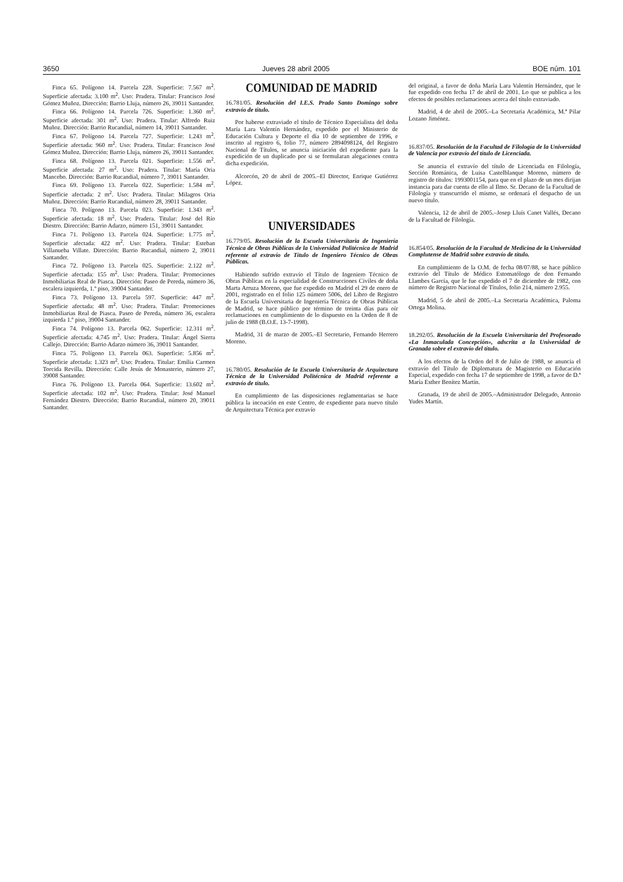3650 Jueves 28 abril 2005 BOE núm. 101
Finca 65. Polígono 14. Parcela 228. Superficie: 7.567 m<sup>2</sup>. Superficie afectada: 3.100 m<sup>2</sup>. Uso: Pradera. Titular: Francisco José Gómez Muñoz. Dirección: Barrio Lluja, número 26, 39011 Santander.
Finca 66. Polígono 14. Parcela 726. Superficie: 1.360 m<sup>2</sup>. Superficie afectada: 301 m<sup>2</sup>. Uso: Pradera. Titular: Alfredo Ruiz Muñoz. Dirección: Barrio Rucandial, número 14, 39011 Santander.
Finca 67. Polígono 14. Parcela 727. Superficie: 1.243 m<sup>2</sup>. Superficie afectada: 960 m<sup>2</sup>. Uso: Pradera. Titular: Francisco José Gómez Muñoz. Dirección: Barrio Lluja, número 26, 39011 Santander.
Finca 68. Polígono 13. Parcela 021. Superficie: 1.556 m<sup>2</sup>. Superficie afectada: 27 m<sup>2</sup>. Uso: Pradera. Titular: María Oria Mancebo. Dirección: Barrio Rucandial, número 7, 39011 Santander.
Finca 69. Polígono 13. Parcela 022. Superficie: 1.584 m<sup>2</sup>. Superficie afectada: 2 m<sup>2</sup>. Uso: Pradera. Titular: Milagros Oria Muñoz. Dirección: Barrio Rucandial, número 28, 39011 Santander.
Finca 70. Polígono 13. Parcela 023. Superficie: 1.343 m<sup>2</sup>. Superficie afectada: 18 m<sup>2</sup>. Uso: Pradera. Titular: José del Río Diestro. Dirección: Barrio Adarzo, número 151, 39011 Santander.
Finca 71. Polígono 13. Parcela 024. Superficie: 1.775 m<sup>2</sup>. Superficie afectada: 422 m<sup>2</sup>. Uso: Pradera. Titular: Esteban Villanueba Villate. Dirección: Barrio Rucandial, número 2, 39011 Santander.
Finca 72. Polígono 13. Parcela 025. Superficie: 2.122 m<sup>2</sup>. Superficie afectada: 155 m<sup>2</sup>. Uso: Pradera. Titular: Promociones Inmobiliarias Real de Piasca. Dirección: Paseo de Pereda, número 36, escalera izquierda, 1.º piso, 39004 Santander.
Finca 73. Polígono 13. Parcela 597. Superficie: 447 m<sup>2</sup>. Superficie afectada: 48 m<sup>2</sup>. Uso: Pradera. Titular: Promociones Inmobiliarias Real de Piasca. Paseo de Pereda, número 36, escalera izquierda 1.º piso, 39004 Santander.
Finca 74. Polígono 13. Parcela 062. Superficie: 12.311 m<sup>2</sup>. Superficie afectada: 4.745 m<sup>2</sup>. Uso: Pradera. Titular: Ángel Sierra Callejo. Dirección: Barrio Adarzo número 36, 39011 Santander.
Finca 75. Polígono 13. Parcela 063. Superficie: 5.856 m<sup>2</sup>. Superficie afectada: 1.323 m<sup>2</sup>. Uso: Pradera. Titular: Emilia Carmen Torcida Revilla. Dirección: Calle Jesús de Monasterio, número 27, 39008 Santander.
Finca 76. Polígono 13. Parcela 064. Superficie: 13.602 m<sup>2</sup>. Superficie afectada: 102 m<sup>2</sup>. Uso: Pradera. Titular: José Manuel Fernández Diestro. Dirección: Barrio Rucandial, número 20, 39011 Santander.
COMUNIDAD DE MADRID
16.781/05. Resolución del I.E.S. Prado Santo Domingo sobre extravío de título.
Por haberse extraviado el título de Técnico Especialista del doña María Lara Valentín Hernández, expedido por el Ministerio de Educación Cultura y Deporte el día 10 de septiembre de 1996, e inscrito al registro 6, folio 77, número 2894098124, del Registro Nacional de Títulos, se anuncia iniciación del expediente para la expedición de un duplicado por si se formularan alegaciones contra dicha expedición.
Alcorcón, 20 de abril de 2005.–El Director, Enrique Gutiérrez López.
UNIVERSIDADES
16.779/05. Resolución de la Escuela Universitaria de Ingeniería Técnica de Obras Públicas de la Universidad Politécnica de Madrid referente al extravío de Título de Ingeniero Técnico de Obras Públicas.
Habiendo sufrido extravío el Título de Ingeniero Técnico de Obras Públicas en la especialidad de Construcciones Civiles de doña Marta Arruza Moreno, que fue expedido en Madrid el 29 de enero de 2001, registrado en el folio 125 número 5006, del Libro de Registro de la Escuela Universitaria de Ingeniería Técnica de Obras Públicas de Madrid, se hace público por término de treinta días para oír reclamaciones en cumplimiento de lo dispuesto en la Orden de 8 de julio de 1988 (B.O.E. 13-7-1998).
Madrid, 31 de marzo de 2005.–El Secretario, Fernando Herrero Moreno.
16.780/05. Resolución de la Escuela Universitaria de Arquitectura Técnica de la Universidad Politécnica de Madrid referente a extravío de título.
En cumplimiento de las disposiciones reglamentarias se hace pública la incoación en este Centro, de expediente para nuevo título de Arquitectura Técnica por extravío
del original, a favor de doña María Lara Valentín Hernández, que le fue expedido con fecha 17 de abril de 2001. Lo que se publica a los efectos de posibles reclamaciones acerca del título extraviado.
Madrid, 4 de abril de 2005.–La Secretaria Académica, M.ª Pilar Lozano Jiménez.
16.837/05. Resolución de la Facultad de Filología de la Universidad de Valencia por extravío del título de Licenciada.
Se anuncia el extravío del título de Licenciada en Filología, Sección Románica, de Luisa Castelblanque Moreno, número de registro de títulos: 1993001154, para que en el plazo de un mes dirijan instancia para dar cuenta de ello al Ilmo. Sr. Decano de la Facultad de Filología y transcurrido el mismo, se ordenará el despacho de un nuevo título.
Valencia, 12 de abril de 2005.–Josep Lluís Canet Vallés, Decano de la Facultad de Filología.
16.854/05. Resolución de la Facultad de Medicina de la Universidad Complutense de Madrid sobre extravío de título.
En cumplimiento de la O.M. de fecha 08/07/88, se hace público extravío del Título de Médico Estomatólogo de don Fernando Llambes García, que le fue expedido el 7 de diciembre de 1982, con número de Registro Nacional de Títulos, folio 214, número 2.955.
Madrid, 5 de abril de 2005.–La Secretaria Académica, Paloma Ortega Molina.
18.292/05. Resolución de la Escuela Universitaria del Profesorado «La Inmaculada Concepción», adscrita a la Universidad de Granada sobre el extravío del título.
A los efectos de la Orden del 8 de Julio de 1988, se anuncia el extravío del Título de Diplomatura de Magisterio en Educación Especial, expedido con fecha 17 de septiembre de 1998, a favor de D.ª María Esther Benítez Martín.
Granada, 19 de abril de 2005.–Administrador Delegado, Antonio Yudes Martín.